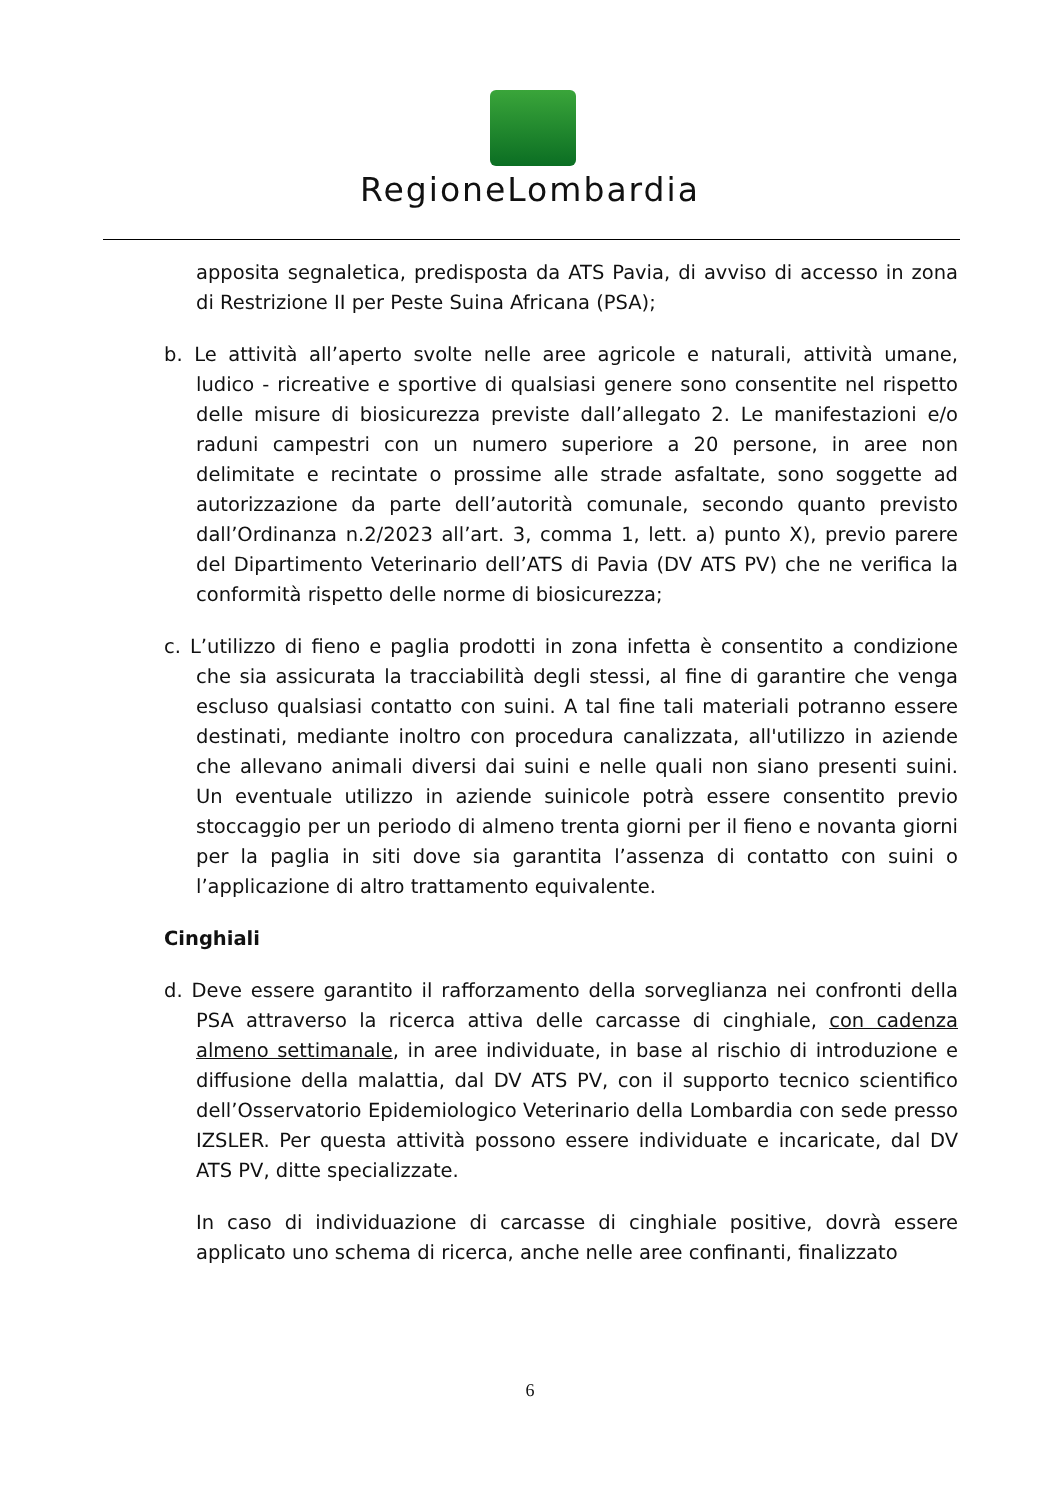RegioneLombardia
apposita segnaletica, predisposta da ATS Pavia, di avviso di accesso in zona di Restrizione II per Peste Suina Africana (PSA);
b. Le attività all’aperto svolte nelle aree agricole e naturali, attività umane, ludico - ricreative e sportive di qualsiasi genere sono consentite nel rispetto delle misure di biosicurezza previste dall’allegato 2. Le manifestazioni e/o raduni campestri con un numero superiore a 20 persone, in aree non delimitate e recintate o prossime alle strade asfaltate, sono soggette ad autorizzazione da parte dell’autorità comunale, secondo quanto previsto dall’Ordinanza n.2/2023 all’art. 3, comma 1, lett. a) punto X), previo parere del Dipartimento Veterinario dell’ATS di Pavia (DV ATS PV) che ne verifica la conformità rispetto delle norme di biosicurezza;
c. L’utilizzo di fieno e paglia prodotti in zona infetta è consentito a condizione che sia assicurata la tracciabilità degli stessi, al fine di garantire che venga escluso qualsiasi contatto con suini. A tal fine tali materiali potranno essere destinati, mediante inoltro con procedura canalizzata, all'utilizzo in aziende che allevano animali diversi dai suini e nelle quali non siano presenti suini. Un eventuale utilizzo in aziende suinicole potrà essere consentito previo stoccaggio per un periodo di almeno trenta giorni per il fieno e novanta giorni per la paglia in siti dove sia garantita l’assenza di contatto con suini o l’applicazione di altro trattamento equivalente.
Cinghiali
d. Deve essere garantito il rafforzamento della sorveglianza nei confronti della PSA attraverso la ricerca attiva delle carcasse di cinghiale, con cadenza almeno settimanale, in aree individuate, in base al rischio di introduzione e diffusione della malattia, dal DV ATS PV, con il supporto tecnico scientifico dell’Osservatorio Epidemiologico Veterinario della Lombardia con sede presso IZSLER. Per questa attività possono essere individuate e incaricate, dal DV ATS PV, ditte specializzate.
In caso di individuazione di carcasse di cinghiale positive, dovrà essere applicato uno schema di ricerca, anche nelle aree confinanti, finalizzato
6